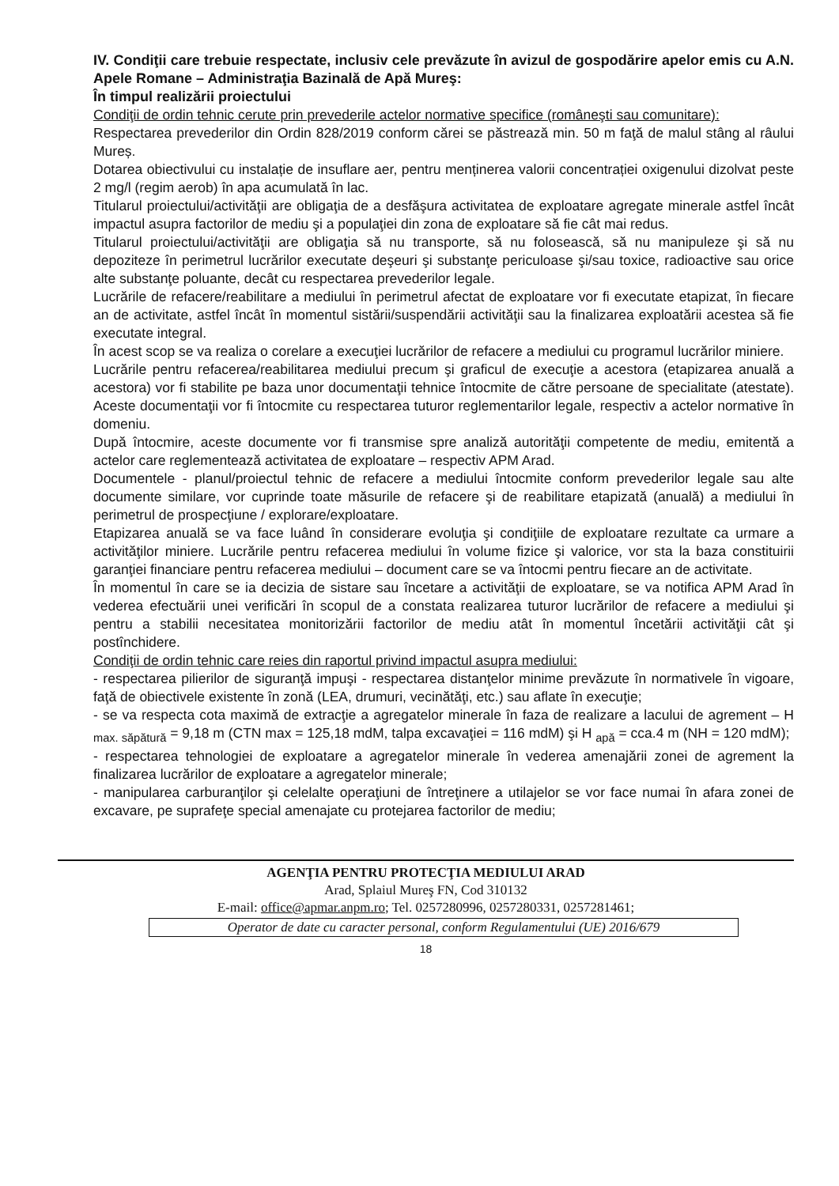IV. Condiţii care trebuie respectate, inclusiv cele prevăzute în avizul de gospodărire apelor emis cu A.N. Apele Romane – Administraţia Bazinală de Apă Mureş:
În timpul realizării proiectului
Condiţii de ordin tehnic cerute prin prevederile actelor normative specifice (româneşti sau comunitare):
Respectarea prevederilor din Ordin 828/2019 conform cărei se păstrează min. 50 m faţă de malul stâng al râului Mureș.
Dotarea obiectivului cu instalație de insuflare aer, pentru menținerea valorii concentrației oxigenului dizolvat peste 2 mg/l (regim aerob) în apa acumulată în lac.
Titularul proiectului/activităţii are obligaţia de a desfăşura activitatea de exploatare agregate minerale astfel încât impactul asupra factorilor de mediu şi a populaţiei din zona de exploatare să fie cât mai redus.
Titularul proiectului/activităţii are obligaţia să nu transporte, să nu folosească, să nu manipuleze şi să nu depoziteze în perimetrul lucrărilor executate deşeuri şi substanţe periculoase şi/sau toxice, radioactive sau orice alte substanţe poluante, decât cu respectarea prevederilor legale.
Lucrările de refacere/reabilitare a mediului în perimetrul afectat de exploatare vor fi executate etapizat, în fiecare an de activitate, astfel încât în momentul sistării/suspendării activităţii sau la finalizarea exploatării acestea să fie executate integral.
În acest scop se va realiza o corelare a execuţiei lucrărilor de refacere a mediului cu programul lucrărilor miniere.
Lucrările pentru refacerea/reabilitarea mediului precum şi graficul de execuţie a acestora (etapizarea anuală a acestora) vor fi stabilite pe baza unor documentaţii tehnice întocmite de către persoane de specialitate (atestate). Aceste documentaţii vor fi întocmite cu respectarea tuturor reglementarilor legale, respectiv a actelor normative în domeniu.
După întocmire, aceste documente vor fi transmise spre analiză autorităţii competente de mediu, emitentă a actelor care reglementează activitatea de exploatare – respectiv APM Arad.
Documentele - planul/proiectul tehnic de refacere a mediului întocmite conform prevederilor legale sau alte documente similare, vor cuprinde toate măsurile de refacere şi de reabilitare etapizată (anuală) a mediului în perimetrul de prospecţiune / explorare/exploatare.
Etapizarea anuală se va face luând în considerare evoluţia şi condiţiile de exploatare rezultate ca urmare a activităţilor miniere. Lucrările pentru refacerea mediului în volume fizice şi valorice, vor sta la baza constituirii garanţiei financiare pentru refacerea mediului – document care se va întocmi pentru fiecare an de activitate.
În momentul în care se ia decizia de sistare sau încetare a activităţii de exploatare, se va notifica APM Arad în vederea efectuării unei verificări în scopul de a constata realizarea tuturor lucrărilor de refacere a mediului şi pentru a stabilii necesitatea monitorizării factorilor de mediu atât în momentul încetării activităţii cât şi postînchidere.
Condiţii de ordin tehnic care reies din raportul privind impactul asupra mediului:
- respectarea pilierilor de siguranţă impuşi - respectarea distanţelor minime prevăzute în normativele în vigoare, faţă de obiectivele existente în zonă (LEA, drumuri, vecinătăţi, etc.) sau aflate în execuţie;
- se va respecta cota maximă de extracţie a agregatelor minerale în faza de realizare a lacului de agrement – H <sub>max. săpătură</sub> = 9,18 m (CTN max = 125,18 mdM, talpa excavaţiei = 116 mdM) şi H <sub>apă</sub> = cca.4 m (NH = 120 mdM);
- respectarea tehnologiei de exploatare a agregatelor minerale în vederea amenajării zonei de agrement la finalizarea lucrărilor de exploatare a agregatelor minerale;
- manipularea carburanţilor şi celelalte operaţiuni de întreţinere a utilajelor se vor face numai în afara zonei de excavare, pe suprafeţe special amenajate cu protejarea factorilor de mediu;
AGENŢIA PENTRU PROTECŢIA MEDIULUI ARAD
Arad, Splaiul Mureş FN, Cod 310132
E-mail: office@apmar.anpm.ro; Tel. 0257280996, 0257280331, 0257281461;
Operator de date cu caracter personal, conform Regulamentului (UE) 2016/679
18